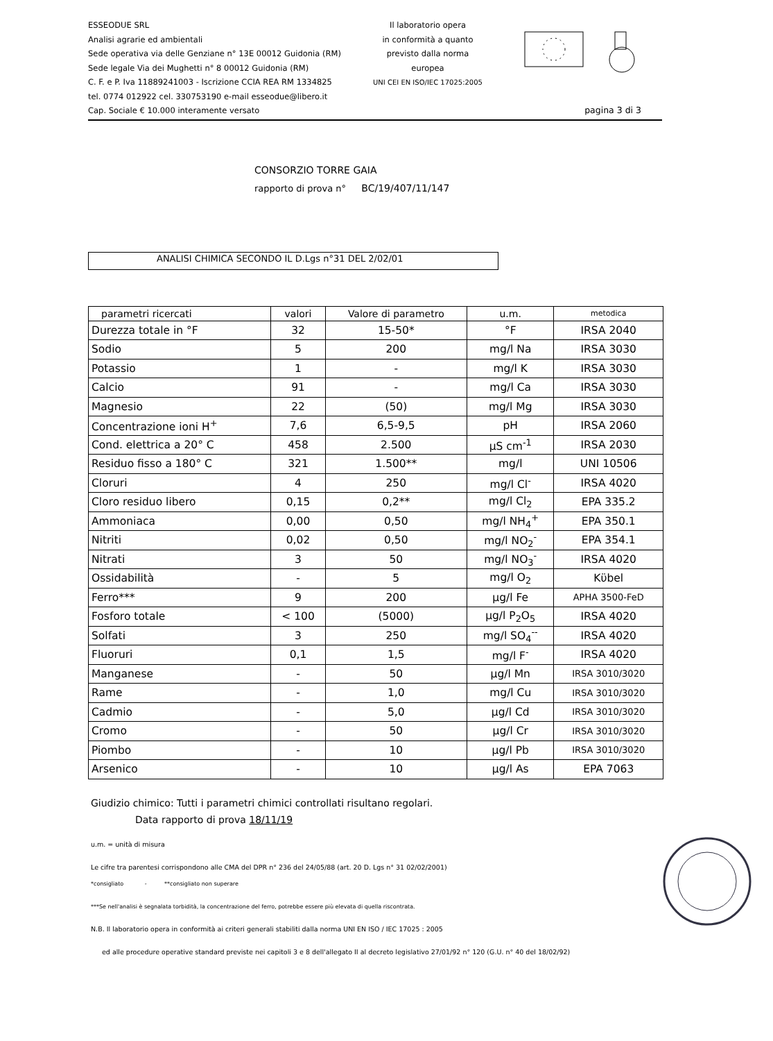ESSEODUE SRL
Analisi agrarie ed ambientali
Sede operativa via delle Genziane n° 13E 00012 Guidonia (RM)
Sede legale Via dei Mughetti n° 8 00012 Guidonia (RM)
C. F. e P. Iva 11889241003 - Iscrizione CCIA REA RM 1334825
tel. 0774 012922 cel. 330753190 e-mail esseodue@libero.it
Cap. Sociale € 10.000 interamente versato
Il laboratorio opera
in conformità a quanto
previsto dalla norma
europea
UNI CEI EN ISO/IEC 17025:2005
pagina 3 di 3
CONSORZIO TORRE GAIA
rapporto di prova n° BC/19/407/11/147
ANALISI CHIMICA SECONDO IL D.Lgs n°31 DEL 2/02/01
| parametri ricercati | valori | Valore di parametro | u.m. | metodica |
| --- | --- | --- | --- | --- |
| Durezza totale in °F | 32 | 15-50* | °F | IRSA 2040 |
| Sodio | 5 | 200 | mg/l Na | IRSA 3030 |
| Potassio | 1 | - | mg/l K | IRSA 3030 |
| Calcio | 91 | - | mg/l Ca | IRSA 3030 |
| Magnesio | 22 | (50) | mg/l Mg | IRSA 3030 |
| Concentrazione ioni H<sup>+</sup> | 7,6 | 6,5-9,5 | pH | IRSA 2060 |
| Cond. elettrica a 20° C | 458 | 2.500 | µS cm<sup>-1</sup> | IRSA 2030 |
| Residuo fisso a 180° C | 321 | 1.500** | mg/l | UNI 10506 |
| Cloruri | 4 | 250 | mg/l Cl<sup>-</sup> | IRSA 4020 |
| Cloro residuo libero | 0,15 | 0,2** | mg/l Cl<sub>2</sub> | EPA 335.2 |
| Ammoniaca | 0,00 | 0,50 | mg/l NH<sub>4</sub><sup>+</sup> | EPA 350.1 |
| Nitriti | 0,02 | 0,50 | mg/l NO<sub>2</sub><sup>-</sup> | EPA 354.1 |
| Nitrati | 3 | 50 | mg/l NO<sub>3</sub><sup>-</sup> | IRSA 4020 |
| Ossidabilità | - | 5 | mg/l O<sub>2</sub> | Kϋbel |
| Ferro*** | 9 | 200 | µg/l Fe | APHA 3500-FeD |
| Fosforo totale | < 100 | (5000) | µg/l P<sub>2</sub>O<sub>5</sub> | IRSA 4020 |
| Solfati | 3 | 250 | mg/l SO<sub>4</sub><sup>--</sup> | IRSA 4020 |
| Fluoruri | 0,1 | 1,5 | mg/l F<sup>-</sup> | IRSA 4020 |
| Manganese | - | 50 | µg/l Mn | IRSA 3010/3020 |
| Rame | - | 1,0 | mg/l Cu | IRSA 3010/3020 |
| Cadmio | - | 5,0 | µg/l Cd | IRSA 3010/3020 |
| Cromo | - | 50 | µg/l Cr | IRSA 3010/3020 |
| Piombo | - | 10 | µg/l Pb | IRSA 3010/3020 |
| Arsenico | - | 10 | µg/l As | EPA 7063 |
Giudizio chimico: Tutti i parametri chimici controllati risultano regolari.
Data rapporto di prova 18/11/19
u.m. = unità di misura
Le cifre tra parentesi corrispondono alle CMA del DPR n° 236 del 24/05/88 (art. 20 D. Lgs n° 31 02/02/2001)
*consigliato - **consigliato non superare
***Se nell'analisi è segnalata torbidità, la concentrazione del ferro, potrebbe essere più elevata di quella riscontrata.
N.B. Il laboratorio opera in conformità ai criteri generali stabiliti dalla norma UNI EN ISO / IEC 17025 : 2005
ed alle procedure operative standard previste nei capitoli 3 e 8 dell'allegato II al decreto legislativo 27/01/92 n° 120 (G.U. n° 40 del 18/02/92)